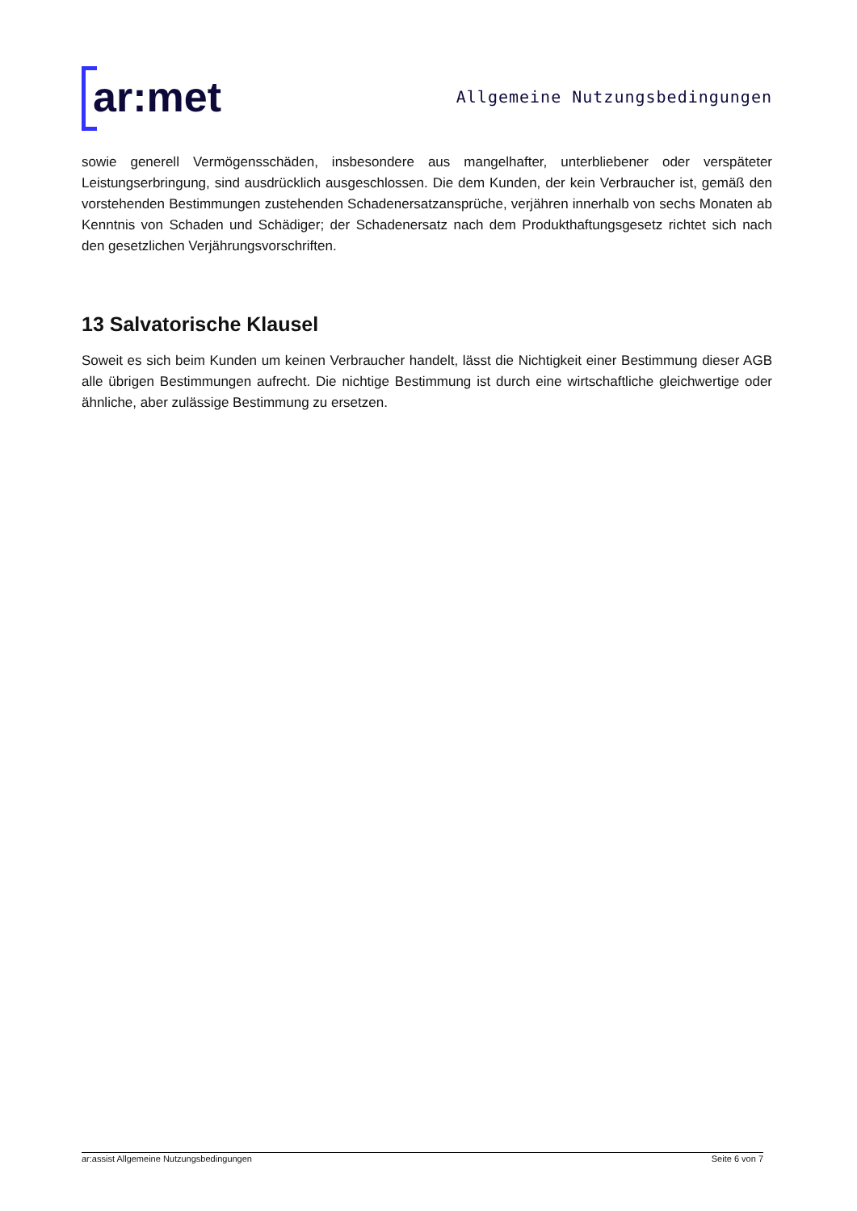ar:met
Allgemeine Nutzungsbedingungen
sowie generell Vermögensschäden, insbesondere aus mangelhafter, unterbliebener oder verspäteter Leistungserbringung, sind ausdrücklich ausgeschlossen. Die dem Kunden, der kein Verbraucher ist, gemäß den vorstehenden Bestimmungen zustehenden Schadenersatzansprüche, verjähren innerhalb von sechs Monaten ab Kenntnis von Schaden und Schädiger; der Schadenersatz nach dem Produkthaftungsgesetz richtet sich nach den gesetzlichen Verjährungsvorschriften.
13 Salvatorische Klausel
Soweit es sich beim Kunden um keinen Verbraucher handelt, lässt die Nichtigkeit einer Bestimmung dieser AGB alle übrigen Bestimmungen aufrecht. Die nichtige Bestimmung ist durch eine wirtschaftliche gleichwertige oder ähnliche, aber zulässige Bestimmung zu ersetzen.
ar:assist Allgemeine Nutzungsbedingungen Seite 6 von 7